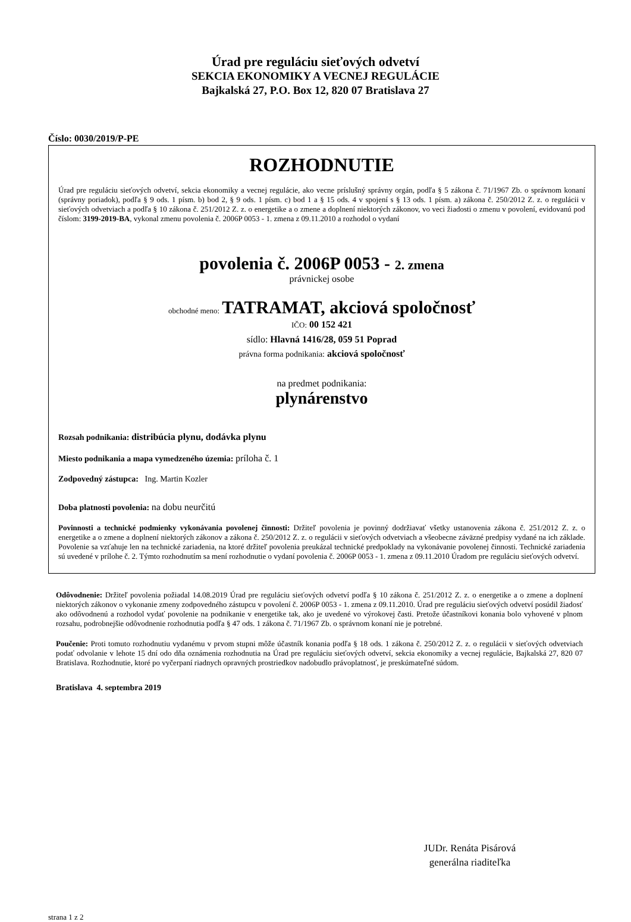Úrad pre reguláciu sieťových odvetví
SEKCIA EKONOMIKY A VECNEJ REGULÁCIE
Bajkalská 27, P.O. Box 12, 820 07 Bratislava 27
Číslo: 0030/2019/P-PE
ROZHODNUTIE
Úrad pre reguláciu sieťových odvetví, sekcia ekonomiky a vecnej regulácie, ako vecne príslušný správny orgán, podľa § 5 zákona č. 71/1967 Zb. o správnom konaní (správny poriadok), podľa § 9 ods. 1 písm. b) bod 2, § 9 ods. 1 písm. c) bod 1 a § 15 ods. 4 v spojení s § 13 ods. 1 písm. a) zákona č. 250/2012 Z. z. o regulácii v sieťových odvetviach a podľa § 10 zákona č. 251/2012 Z. z. o energetike a o zmene a doplnení niektorých zákonov, vo veci žiadosti o zmenu v povolení, evidovanú pod číslom: 3199-2019-BA, vykonal zmenu povolenia č. 2006P 0053 - 1. zmena z 09.11.2010 a rozhodol o vydaní
povolenia č. 2006P 0053 - 2. zmena
právnickej osobe
obchodné meno: TATRAMAT, akciová spoločnosť
IČO: 00 152 421
sídlo: Hlavná 1416/28, 059 51 Poprad
právna forma podnikania: akciová spoločnosť
na predmet podnikania:
plynárenstvo
Rozsah podnikania: distribúcia plynu, dodávka plynu
Miesto podnikania a mapa vymedzeného územia: príloha č. 1
Zodpovedný zástupca: Ing. Martin Kozler
Doba platnosti povolenia: na dobu neurčitú
Povinnosti a technické podmienky vykonávania povolenej činnosti: Držiteľ povolenia je povinný dodržiavať všetky ustanovenia zákona č. 251/2012 Z. z. o energetike a o zmene a doplnení niektorých zákonov a zákona č. 250/2012 Z. z. o regulácii v sieťových odvetviach a všeobecne záväzné predpisy vydané na ich základe. Povolenie sa vzťahuje len na technické zariadenia, na ktoré držiteľ povolenia preukázal technické predpoklady na vykonávanie povolenej činnosti. Technické zariadenia sú uvedené v prílohe č. 2. Týmto rozhodnutím sa mení rozhodnutie o vydaní povolenia č. 2006P 0053 - 1. zmena z 09.11.2010 Úradom pre reguláciu sieťových odvetví.
Odôvodnenie: Držiteľ povolenia požiadal 14.08.2019 Úrad pre reguláciu sieťových odvetví podľa § 10 zákona č. 251/2012 Z. z. o energetike a o zmene a doplnení niektorých zákonov o vykonanie zmeny zodpovedného zástupcu v povolení č. 2006P 0053 - 1. zmena z 09.11.2010. Úrad pre reguláciu sieťových odvetví posúdil žiadosť ako odôvodnenú a rozhodol vydať povolenie na podnikanie v energetike tak, ako je uvedené vo výrokovej časti. Pretože účastníkovi konania bolo vyhovené v plnom rozsahu, podrobnejšie odôvodnenie rozhodnutia podľa § 47 ods. 1 zákona č. 71/1967 Zb. o správnom konaní nie je potrebné.
Poučenie: Proti tomuto rozhodnutiu vydanému v prvom stupni môže účastník konania podľa § 18 ods. 1 zákona č. 250/2012 Z. z. o regulácii v sieťových odvetviach podať odvolanie v lehote 15 dní odo dňa oznámenia rozhodnutia na Úrad pre reguláciu sieťových odvetví, sekcia ekonomiky a vecnej regulácie, Bajkalská 27, 820 07 Bratislava. Rozhodnutie, ktoré po vyčerpaní riadnych opravných prostriedkov nadobudlo právoplatnosť, je preskúmateľné súdom.
Bratislava 4. septembra 2019
JUDr. Renáta Pisárová
generálna riaditeľka
strana 1 z 2